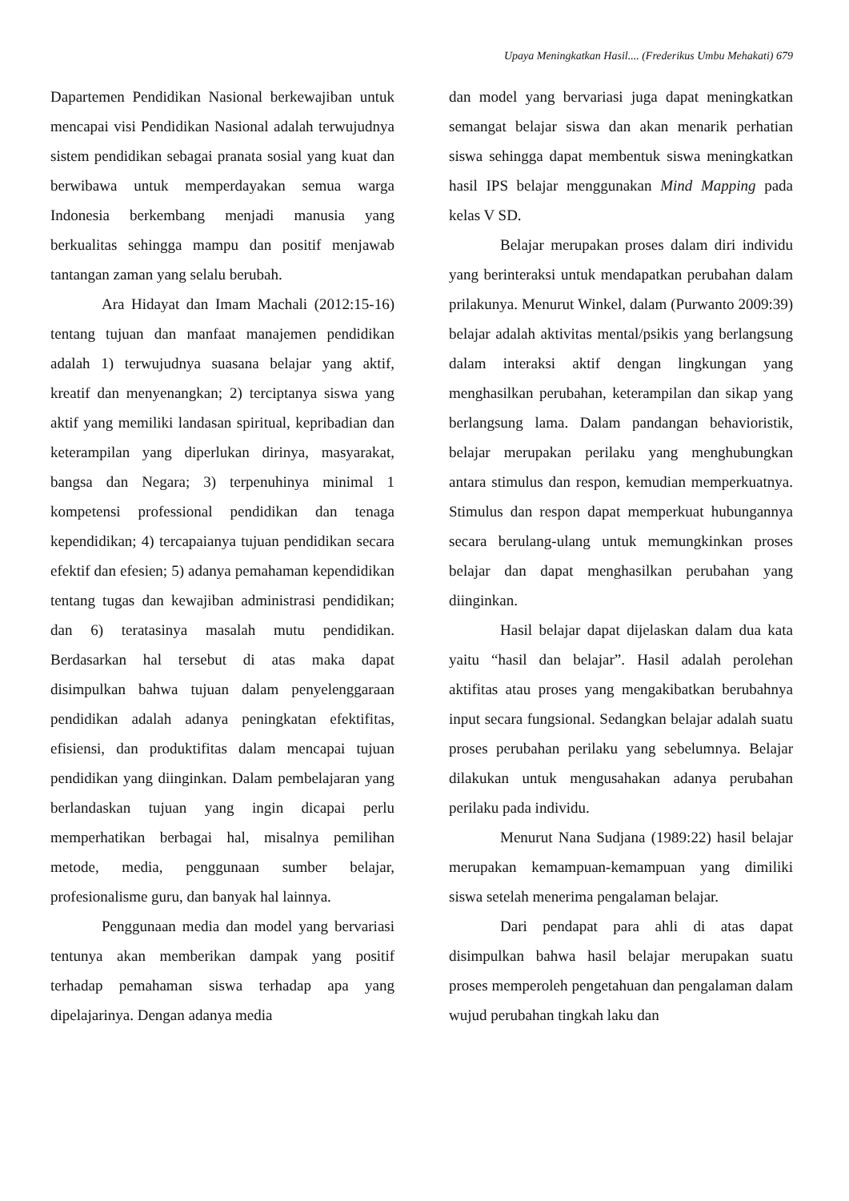Upaya Meningkatkan Hasil.... (Frederikus Umbu Mehakati) 679
Dapartemen Pendidikan Nasional berkewajiban untuk mencapai visi Pendidikan Nasional adalah terwujudnya sistem pendidikan sebagai pranata sosial yang kuat dan berwibawa untuk memperdayakan semua warga Indonesia berkembang menjadi manusia yang berkualitas sehingga mampu dan positif menjawab tantangan zaman yang selalu berubah.
Ara Hidayat dan Imam Machali (2012:15-16) tentang tujuan dan manfaat manajemen pendidikan adalah 1) terwujudnya suasana belajar yang aktif, kreatif dan menyenangkan; 2) terciptanya siswa yang aktif yang memiliki landasan spiritual, kepribadian dan keterampilan yang diperlukan dirinya, masyarakat, bangsa dan Negara; 3) terpenuhinya minimal 1 kompetensi professional pendidikan dan tenaga kependidikan; 4) tercapaianya tujuan pendidikan secara efektif dan efesien; 5) adanya pemahaman kependidikan tentang tugas dan kewajiban administrasi pendidikan; dan 6) teratasinya masalah mutu pendidikan. Berdasarkan hal tersebut di atas maka dapat disimpulkan bahwa tujuan dalam penyelenggaraan pendidikan adalah adanya peningkatan efektifitas, efisiensi, dan produktifitas dalam mencapai tujuan pendidikan yang diinginkan. Dalam pembelajaran yang berlandaskan tujuan yang ingin dicapai perlu memperhatikan berbagai hal, misalnya pemilihan metode, media, penggunaan sumber belajar, profesionalisme guru, dan banyak hal lainnya.
Penggunaan media dan model yang bervariasi tentunya akan memberikan dampak yang positif terhadap pemahaman siswa terhadap apa yang dipelajarinya. Dengan adanya media
dan model yang bervariasi juga dapat meningkatkan semangat belajar siswa dan akan menarik perhatian siswa sehingga dapat membentuk siswa meningkatkan hasil IPS belajar menggunakan Mind Mapping pada kelas V SD.
Belajar merupakan proses dalam diri individu yang berinteraksi untuk mendapatkan perubahan dalam prilakunya. Menurut Winkel, dalam (Purwanto 2009:39) belajar adalah aktivitas mental/psikis yang berlangsung dalam interaksi aktif dengan lingkungan yang menghasilkan perubahan, keterampilan dan sikap yang berlangsung lama. Dalam pandangan behavioristik, belajar merupakan perilaku yang menghubungkan antara stimulus dan respon, kemudian memperkuatnya. Stimulus dan respon dapat memperkuat hubungannya secara berulang-ulang untuk memungkinkan proses belajar dan dapat menghasilkan perubahan yang diinginkan.
Hasil belajar dapat dijelaskan dalam dua kata yaitu “hasil dan belajar”. Hasil adalah perolehan aktifitas atau proses yang mengakibatkan berubahnya input secara fungsional. Sedangkan belajar adalah suatu proses perubahan perilaku yang sebelumnya. Belajar dilakukan untuk mengusahakan adanya perubahan perilaku pada individu.
Menurut Nana Sudjana (1989:22) hasil belajar merupakan kemampuan-kemampuan yang dimiliki siswa setelah menerima pengalaman belajar.
Dari pendapat para ahli di atas dapat disimpulkan bahwa hasil belajar merupakan suatu proses memperoleh pengetahuan dan pengalaman dalam wujud perubahan tingkah laku dan